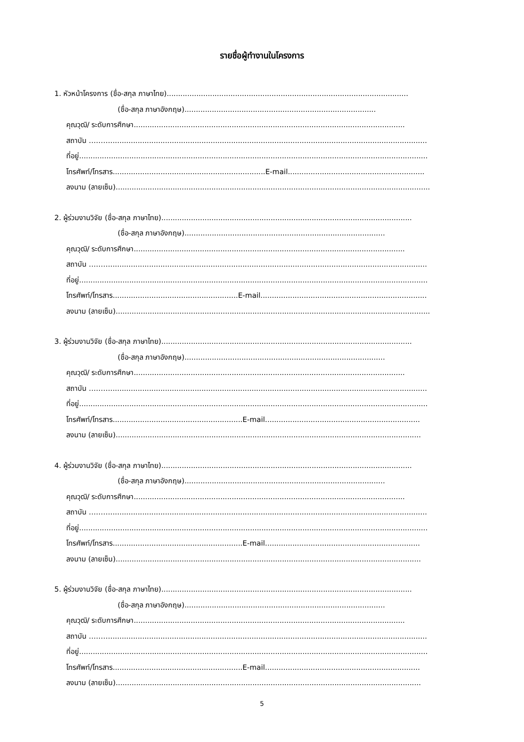รายชื่อผู้ทำงานในโครงการ
1. หัวหน้าโครงการ (ชื่อ-สกุล ภาษาไทย)..........................................................................................................
(ชื่อ-สกุล ภาษาอังกฤษ)....................................................................................
คุณวุฒิ/ ระดับการศึกษา.......................................................................................................................
สถาบัน ………...........................................................................................................................................
ที่อยู่.........................................................................................................................................................
โทรศัพท์/โทรสาร...................................................................E-mail............................................................
ลงนาม (ลายเซ็น)..........................................................................................................................................
2. ผู้ร่วมงานวิจัย (ชื่อ-สกุล ภาษาไทย)..............................................................................................................
(ชื่อ-สกุล ภาษาอังกฤษ)........................................................................................
คุณวุฒิ/ ระดับการศึกษา.......................................................................................................................
สถาบัน ………...........................................................................................................................................
ที่อยู่.........................................................................................................................................................
โทรศัพท์/โทรสาร.......................................................E-mail.........................................................................
ลงนาม (ลายเซ็น)..........................................................................................................................................
3. ผู้ร่วมงานวิจัย (ชื่อ-สกุล ภาษาไทย)..............................................................................................................
(ชื่อ-สกุล ภาษาอังกฤษ)........................................................................................
คุณวุฒิ/ ระดับการศึกษา.......................................................................................................................
สถาบัน ………...........................................................................................................................................
ที่อยู่.........................................................................................................................................................
โทรศัพท์/โทรสาร.........................................................E-mail....................................................................
ลงนาม (ลายเซ็น)......................................................................................................................................
4. ผู้ร่วมงานวิจัย (ชื่อ-สกุล ภาษาไทย)..............................................................................................................
(ชื่อ-สกุล ภาษาอังกฤษ)........................................................................................
คุณวุฒิ/ ระดับการศึกษา.......................................................................................................................
สถาบัน ………...........................................................................................................................................
ที่อยู่.........................................................................................................................................................
โทรศัพท์/โทรสาร.........................................................E-mail....................................................................
ลงนาม (ลายเซ็น)......................................................................................................................................
5. ผู้ร่วมงานวิจัย (ชื่อ-สกุล ภาษาไทย)..............................................................................................................
(ชื่อ-สกุล ภาษาอังกฤษ)........................................................................................
คุณวุฒิ/ ระดับการศึกษา.......................................................................................................................
สถาบัน ………...........................................................................................................................................
ที่อยู่.........................................................................................................................................................
โทรศัพท์/โทรสาร.........................................................E-mail....................................................................
ลงนาม (ลายเซ็น)......................................................................................................................................
5